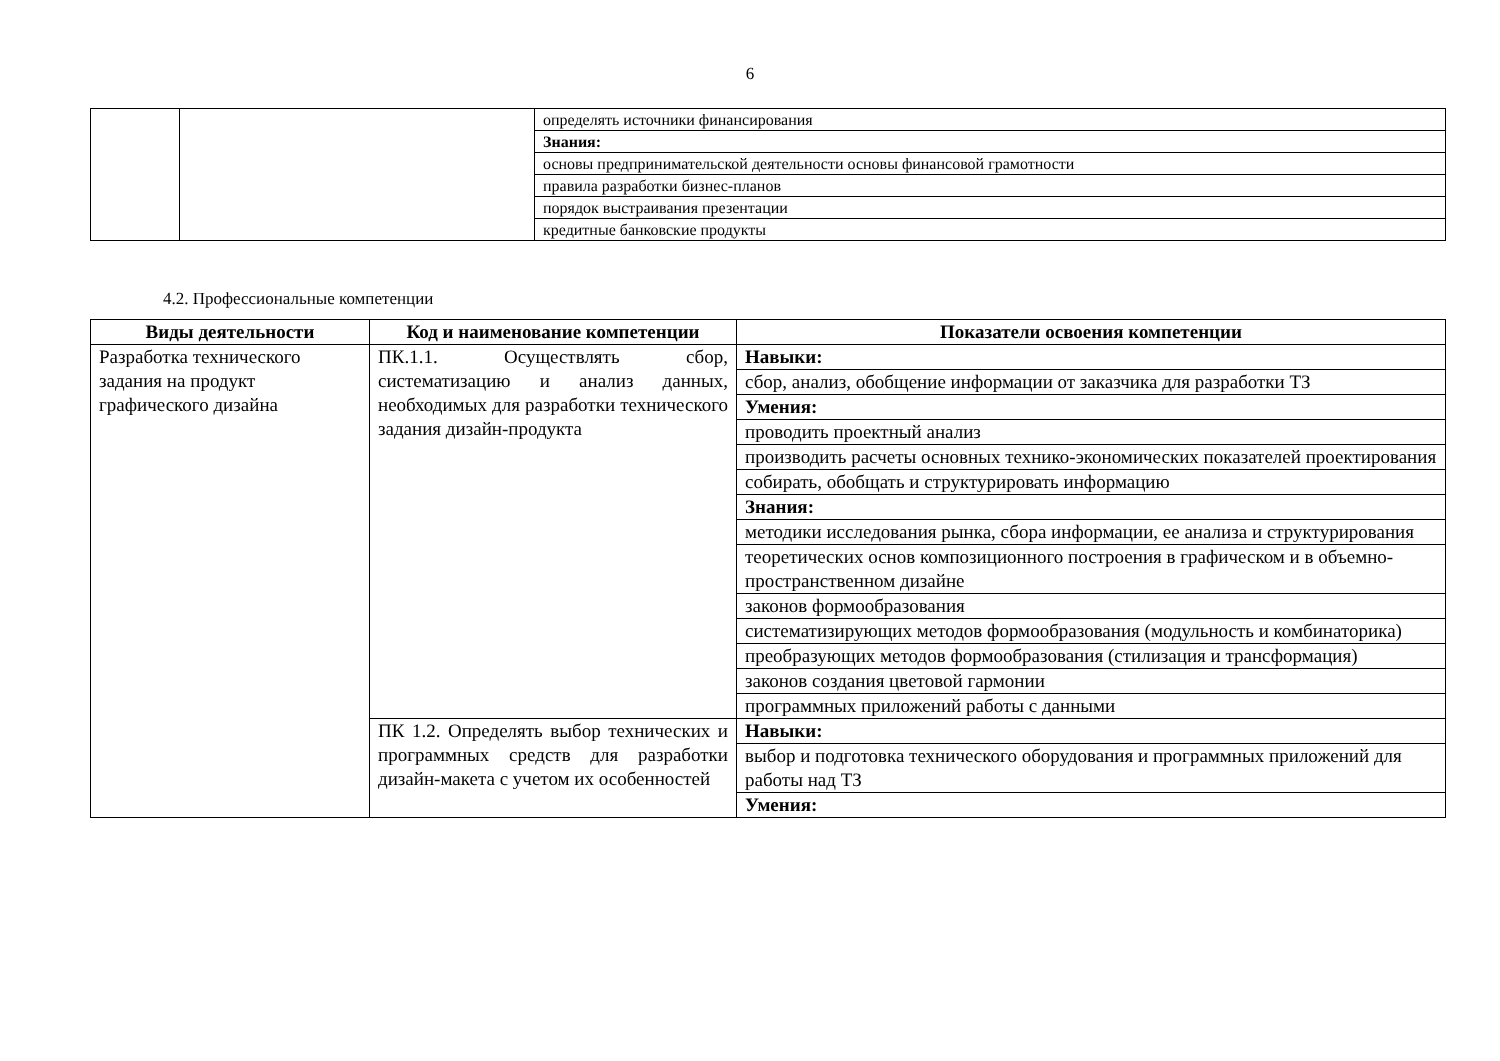6
| | | определять источники финансирования |
| | | Знания: |
| | | основы предпринимательской деятельности основы финансовой грамотности |
| | | правила разработки бизнес-планов |
| | | порядок выстраивания презентации |
| | | кредитные банковские продукты |
4.2. Профессиональные компетенции
| Виды деятельности | Код и наименование компетенции | Показатели освоения компетенции |
| --- | --- | --- |
| Разработка технического задания на продукт графического дизайна | ПК.1.1. Осуществлять сбор, систематизацию и анализ данных, необходимых для разработки технического задания дизайн-продукта | Навыки: |
| | | сбор, анализ, обобщение информации от заказчика для разработки ТЗ |
| | | Умения: |
| | | проводить проектный анализ |
| | | производить расчеты основных технико-экономических показателей проектирования |
| | | собирать, обобщать и структурировать информацию |
| | | Знания: |
| | | методики исследования рынка, сбора информации, ее анализа и структурирования |
| | | теоретических основ композиционного построения в графическом и в объемно-пространственном дизайне |
| | | законов формообразования |
| | | систематизирующих методов формообразования (модульность и комбинаторика) |
| | | преобразующих методов формообразования (стилизация и трансформация) |
| | | законов создания цветовой гармонии |
| | | программных приложений работы с данными |
| | ПК 1.2. Определять выбор технических и программных средств для разработки дизайн-макета с учетом их особенностей | Навыки: |
| | | выбор и подготовка технического оборудования и программных приложений для работы над ТЗ |
| | | Умения: |